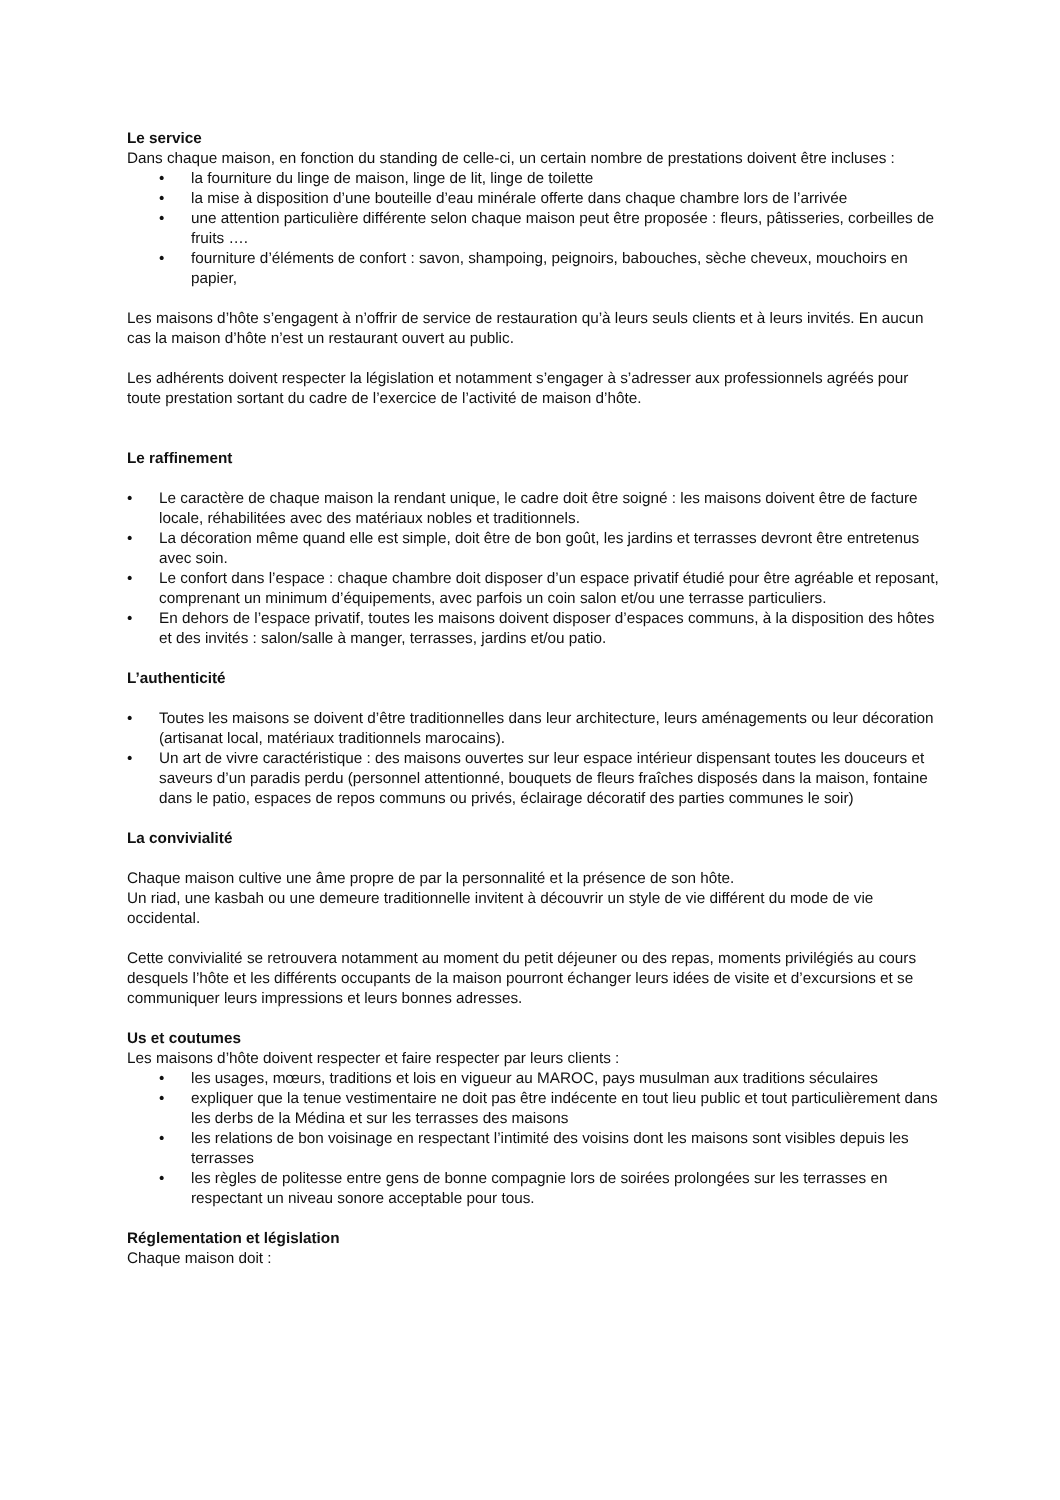Le service
Dans chaque maison, en fonction du standing de celle-ci, un certain nombre de prestations doivent être incluses :
• la fourniture du linge de maison, linge de lit, linge de toilette
• la mise à disposition d’une bouteille d’eau minérale offerte dans chaque chambre lors de l’arrivée
• une attention particulière différente selon chaque maison peut être proposée : fleurs, pâtisseries, corbeilles de fruits ….
• fourniture d’éléments de confort : savon, shampoing, peignoirs, babouches, sèche cheveux, mouchoirs en papier,
Les maisons d’hôte s’engagent à n’offrir de service de restauration qu’à leurs seuls clients et à leurs invités. En aucun cas la maison d’hôte n’est un restaurant ouvert au public.
Les adhérents doivent respecter la législation et notamment s’engager à s’adresser aux professionnels agréés pour toute prestation sortant du cadre de l’exercice de l’activité de maison d’hôte.
Le raffinement
• Le caractère de chaque maison la rendant unique, le cadre doit être soigné : les maisons doivent être de facture locale, réhabilitées avec des matériaux nobles et traditionnels.
• La décoration même quand elle est simple, doit être de bon goût, les jardins et terrasses devront être entretenus avec soin.
• Le confort dans l’espace : chaque chambre doit disposer d’un espace privatif étudié pour être agréable et reposant, comprenant un minimum d’équipements, avec parfois un coin salon et/ou une terrasse particuliers.
• En dehors de l’espace privatif, toutes les maisons doivent disposer d’espaces communs, à la disposition des hôtes et des invités : salon/salle à manger, terrasses, jardins et/ou patio.
L’authenticité
• Toutes les maisons se doivent d’être traditionnelles dans leur architecture, leurs aménagements ou leur décoration (artisanat local, matériaux traditionnels marocains).
• Un art de vivre caractéristique : des maisons ouvertes sur leur espace intérieur dispensant toutes les douceurs et saveurs d’un paradis perdu (personnel attentionné, bouquets de fleurs fraîches disposés dans la maison, fontaine dans le patio, espaces de repos communs ou privés, éclairage décoratif des parties communes le soir)
La convivialité
Chaque maison cultive une âme propre de par la personnalité et la présence de son hôte.
Un riad, une kasbah ou une demeure traditionnelle invitent à découvrir un style de vie différent du mode de vie occidental.
Cette convivialité se retrouvera notamment au moment du petit déjeuner ou des repas, moments privilégiés au cours desquels l’hôte et les différents occupants de la maison pourront échanger leurs idées de visite et d’excursions et se communiquer leurs impressions et leurs bonnes adresses.
Us et coutumes
Les maisons d’hôte doivent respecter et faire respecter par leurs clients :
• les usages, mœurs, traditions et lois en vigueur au MAROC, pays musulman aux traditions séculaires
• expliquer que la tenue vestimentaire ne doit pas être indécente en tout lieu public et tout particulièrement dans les derbs de la Médina et sur les terrasses des maisons
• les relations de bon voisinage en respectant l’intimité des voisins dont les maisons sont visibles depuis les terrasses
• les règles de politesse entre gens de bonne compagnie lors de soirées prolongées sur les terrasses en respectant un niveau sonore acceptable pour tous.
Réglementation et législation
Chaque maison doit :